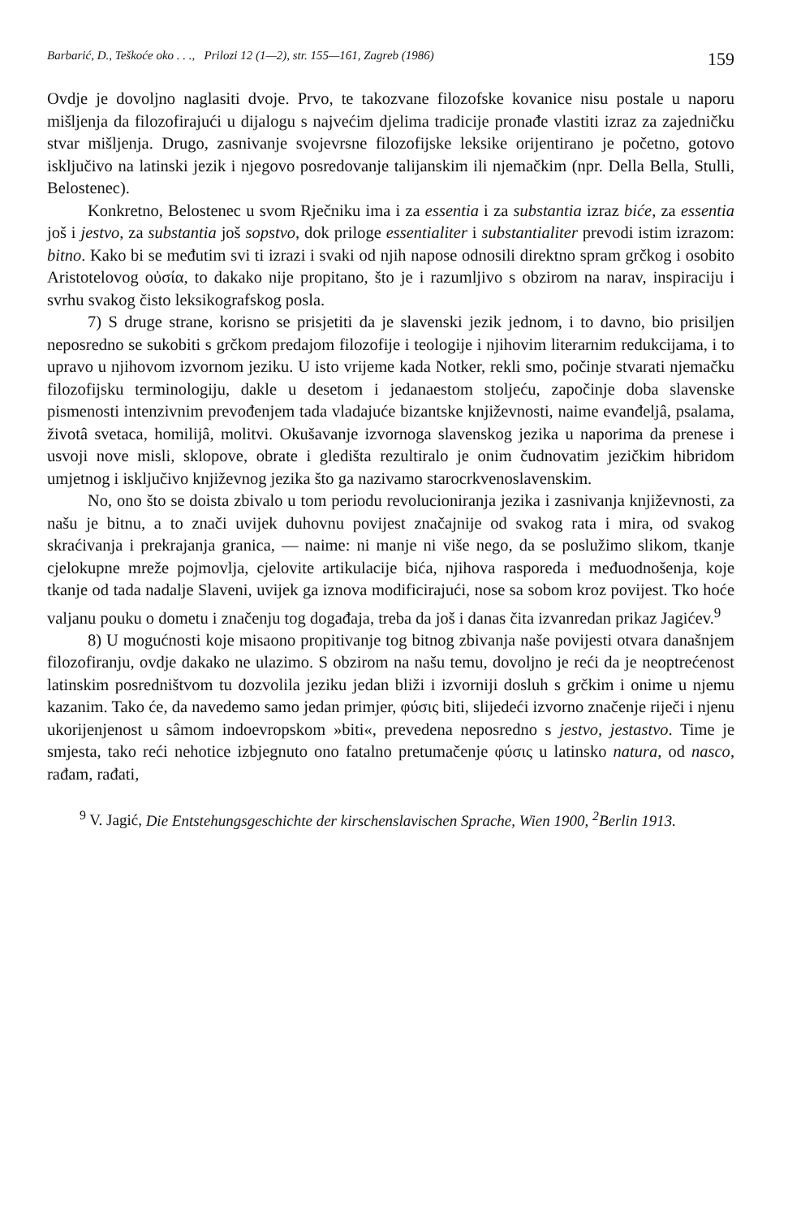Barbarić, D., Teškoće oko . . ., Prilozi 12 (1—2), str. 155—161, Zagreb (1986) 159
Ovdje je dovoljno naglasiti dvoje. Prvo, te takozvane filozofske kovanice nisu postale u naporu mišljenja da filozofirajući u dijalogu s najvećim djelima tradicije pronađe vlastiti izraz za zajedničku stvar mišljenja. Drugo, zasnivanje svojevrsne filozofijske leksike orijentirano je početno, gotovo isključivo na latinski jezik i njegovo posredovanje talijanskim ili njemačkim (npr. Della Bella, Stulli, Belostenec).
Konkretno, Belostenec u svom Rječniku ima i za essentia i za substantia izraz biće, za essentia još i jestvo, za substantia još sopstvo, dok priloge essentialiter i substantialiter prevodi istim izrazom: bitno. Kako bi se međutim svi ti izrazi i svaki od njih napose odnosili direktno spram grčkog i osobito Aristotelovog οὐσία, to dakako nije propitano, što je i razumljivo s obzirom na narav, inspiraciju i svrhu svakog čisto leksikografskog posla.
7) S druge strane, korisno se prisjetiti da je slavenski jezik jednom, i to davno, bio prisiljen neposredno se sukobiti s grčkom predajom filozofije i teologije i njihovim literarnim redukcijama, i to upravo u njihovom izvornom jeziku. U isto vrijeme kada Notker, rekli smo, počinje stvarati njemačku filozofijsku terminologiju, dakle u desetom i jedanaestom stoljeću, započinje doba slavenske pismenosti intenzivnim prevođenjem tada vladajuće bizantske književnosti, naime evanđeljâ, psalama, životâ svetaca, homilijâ, molitvi. Okušavanje izvornoga slavenskog jezika u naporima da prenese i usvoji nove misli, sklopove, obrate i gledišta rezultiralo je onim čudnovatim jezičkim hibridom umjetnog i isključivo književnog jezika što ga nazivamo starocrkvenoslavenskim.
No, ono što se doista zbivalo u tom periodu revolucioniranja jezika i zasnivanja književnosti, za našu je bitnu, a to znači uvijek duhovnu povijest značajnije od svakog rata i mira, od svakog skraćivanja i prekrajanja granica, — naime: ni manje ni više nego, da se poslužimo slikom, tkanje cjelokupne mreže pojmovlja, cjelovite artikulacije bića, njihova rasporeda i međuodnošenja, koje tkanje od tada nadalje Slaveni, uvijek ga iznova modificirajući, nose sa sobom kroz povijest. Tko hoće valjanu pouku o dometu i značenju tog događaja, treba da još i danas čita izvanredan prikaz Jagićev.<sup>9</sup>
8) U mogućnosti koje misaono propitivanje tog bitnog zbivanja naše povijesti otvara današnjem filozofiranju, ovdje dakako ne ulazimo. S obzirom na našu temu, dovoljno je reći da je neoptrećenost latinskim posredništvom tu dozvolila jeziku jedan bliži i izvorniji dosluh s grčkim i onime u njemu kazanim. Tako će, da navedemo samo jedan primjer, φύσις biti, slijedeći izvorno značenje riječi i njenu ukorijenjenost u sâmom indoevropskom »biti«, prevedena neposredno s jestvo, jestastvo. Time je smjesta, tako reći nehotice izbjegnuto ono fatalno pretumačenje φύσις u latinsko natura, od nasco, rađam, rađati,
<sup>9</sup> V. Jagić, Die Entstehungsgeschichte der kirschenslavischen Sprache, Wien 1900, <sup>2</sup>Berlin 1913.